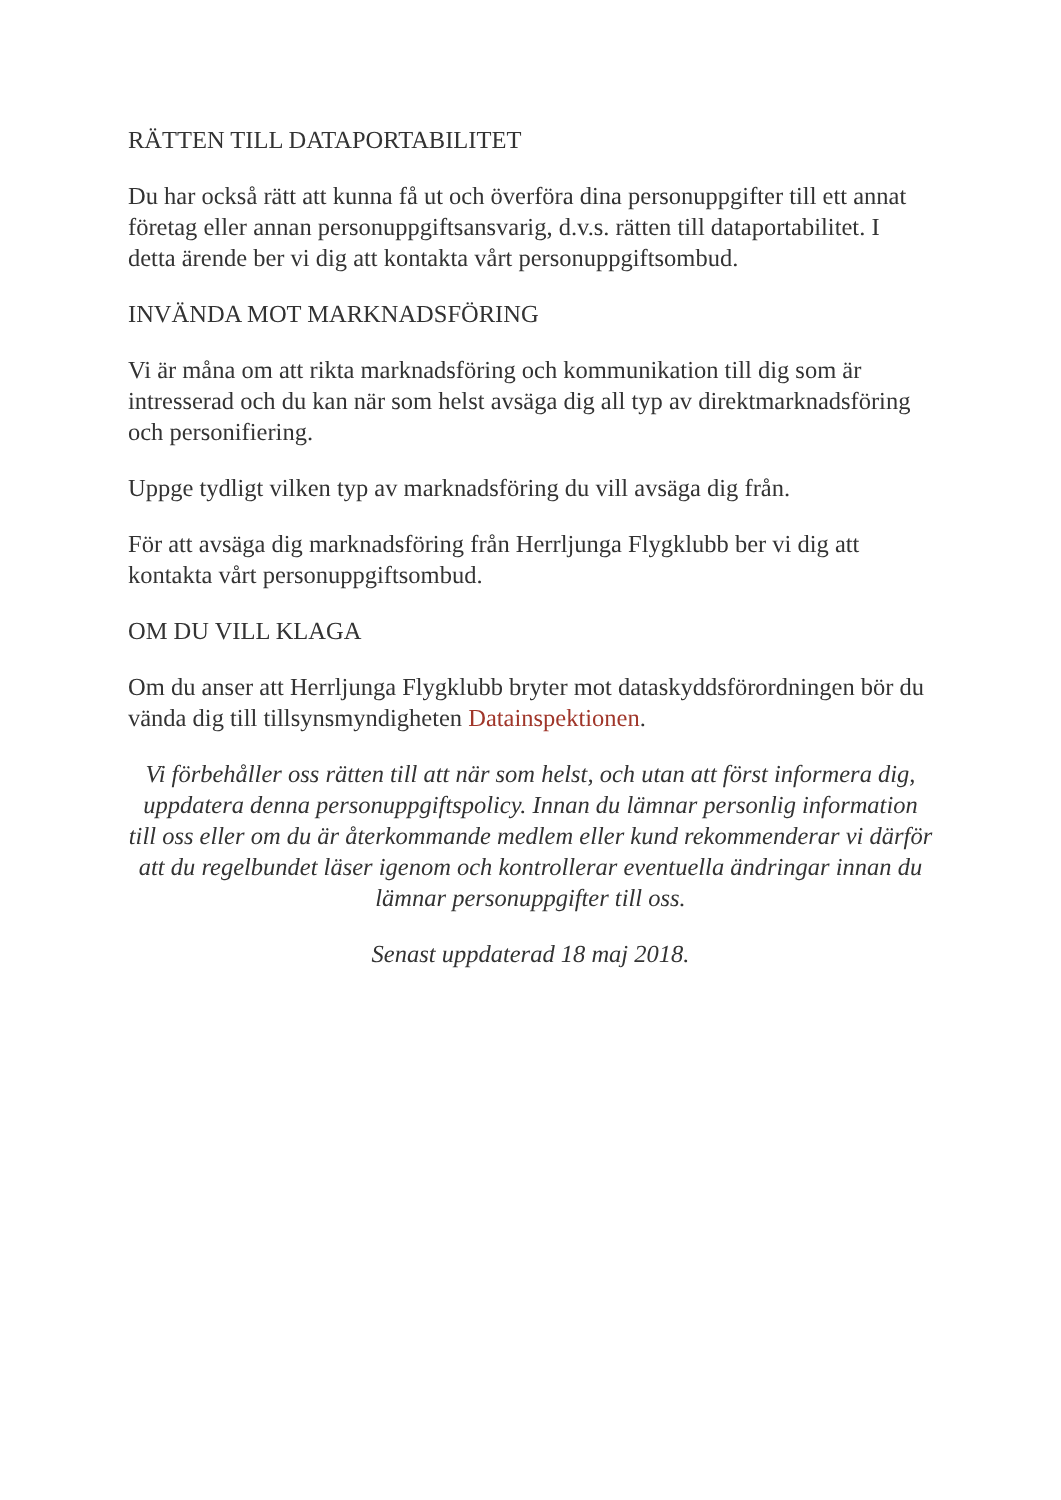RÄTTEN TILL DATAPORTABILITET
Du har också rätt att kunna få ut och överföra dina personuppgifter till ett annat företag eller annan personuppgiftsansvarig, d.v.s. rätten till dataportabilitet. I detta ärende ber vi dig att kontakta vårt personuppgiftsombud.
INVÄNDA MOT MARKNADSFÖRING
Vi är måna om att rikta marknadsföring och kommunikation till dig som är intresserad och du kan när som helst avsäga dig all typ av direktmarknadsföring och personifiering.
Uppge tydligt vilken typ av marknadsföring du vill avsäga dig från.
För att avsäga dig marknadsföring från Herrljunga Flygklubb ber vi dig att kontakta vårt personuppgiftsombud.
OM DU VILL KLAGA
Om du anser att Herrljunga Flygklubb bryter mot dataskyddsförordningen bör du vända dig till tillsynsmyndigheten Datainspektionen.
Vi förbehåller oss rätten till att när som helst, och utan att först informera dig, uppdatera denna personuppgiftspolicy. Innan du lämnar personlig information till oss eller om du är återkommande medlem eller kund rekommenderar vi därför att du regelbundet läser igenom och kontrollerar eventuella ändringar innan du lämnar personuppgifter till oss.
Senast uppdaterad 18 maj 2018.